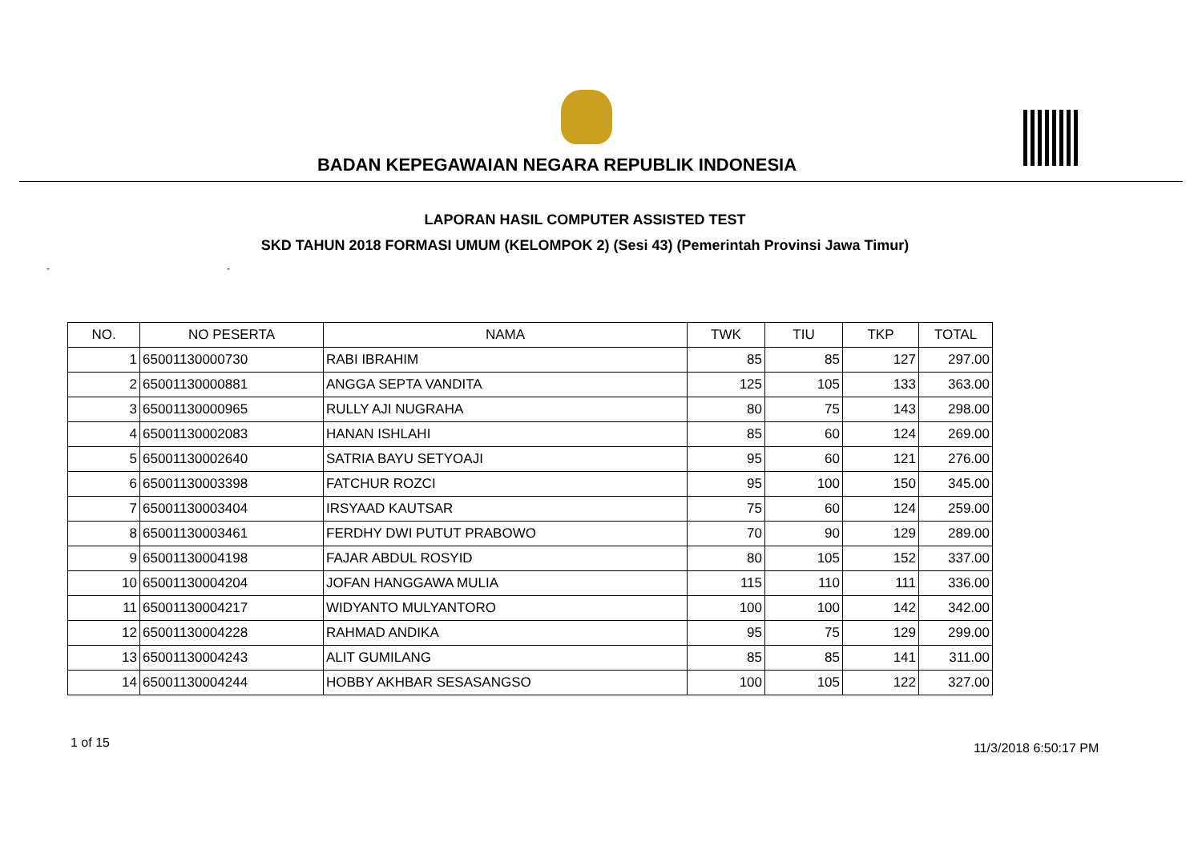BADAN KEPEGAWAIAN NEGARA REPUBLIK INDONESIA
LAPORAN HASIL COMPUTER ASSISTED TEST
SKD TAHUN 2018 FORMASI UMUM (KELOMPOK 2) (Sesi 43) (Pemerintah Provinsi Jawa Timur)
- -
| NO. | NO PESERTA | NAMA | TWK | TIU | TKP | TOTAL |
| --- | --- | --- | --- | --- | --- | --- |
| 1 | 65001130000730 | RABI IBRAHIM | 85 | 85 | 127 | 297.00 |
| 2 | 65001130000881 | ANGGA SEPTA VANDITA | 125 | 105 | 133 | 363.00 |
| 3 | 65001130000965 | RULLY AJI NUGRAHA | 80 | 75 | 143 | 298.00 |
| 4 | 65001130002083 | HANAN ISHLAHI | 85 | 60 | 124 | 269.00 |
| 5 | 65001130002640 | SATRIA BAYU SETYOAJI | 95 | 60 | 121 | 276.00 |
| 6 | 65001130003398 | FATCHUR ROZCI | 95 | 100 | 150 | 345.00 |
| 7 | 65001130003404 | IRSYAAD KAUTSAR | 75 | 60 | 124 | 259.00 |
| 8 | 65001130003461 | FERDHY DWI PUTUT PRABOWO | 70 | 90 | 129 | 289.00 |
| 9 | 65001130004198 | FAJAR ABDUL ROSYID | 80 | 105 | 152 | 337.00 |
| 10 | 65001130004204 | JOFAN HANGGAWA MULIA | 115 | 110 | 111 | 336.00 |
| 11 | 65001130004217 | WIDYANTO MULYANTORO | 100 | 100 | 142 | 342.00 |
| 12 | 65001130004228 | RAHMAD ANDIKA | 95 | 75 | 129 | 299.00 |
| 13 | 65001130004243 | ALIT GUMILANG | 85 | 85 | 141 | 311.00 |
| 14 | 65001130004244 | HOBBY AKHBAR SESASANGSO | 100 | 105 | 122 | 327.00 |
1 of 15 11/3/2018 6:50:17 PM